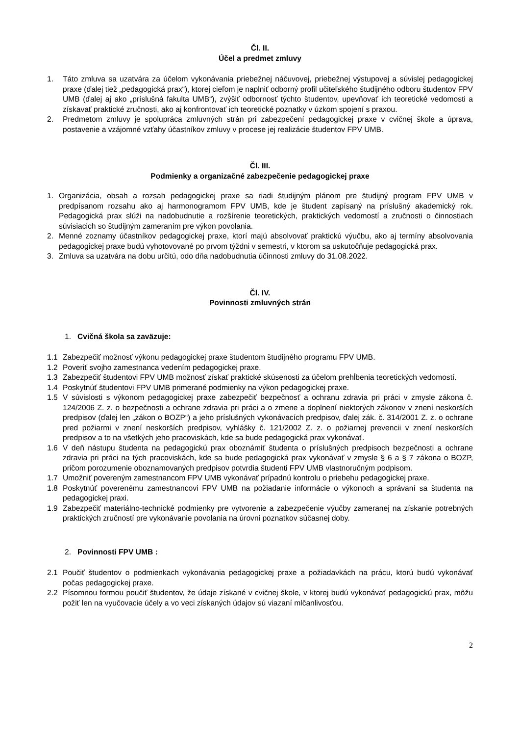Čl. II.
Účel a predmet zmluvy
1. Táto zmluva sa uzatvára za účelom vykonávania priebežnej náčuvovej, priebežnej výstupovej a súvislej pedagogickej praxe (ďalej tiež „pedagogická prax“), ktorej cieľom je naplniť odborný profil učiteľského študijného odboru študentov FPV UMB (ďalej aj ako „príslušná fakulta UMB“), zvýšiť odbornosť týchto študentov, upevňovať ich teoretické vedomosti a získavať praktické zručnosti, ako aj konfrontovať ich teoretické poznatky v úzkom spojení s praxou.
2. Predmetom zmluvy je spolupráca zmluvných strán pri zabezpečení pedagogickej praxe v cvičnej škole a úprava, postavenie a vzájomné vzťahy účastníkov zmluvy v procese jej realizácie študentov FPV UMB.
Čl. III.
Podmienky a organizačné zabezpečenie pedagogickej praxe
1. Organizácia, obsah a rozsah pedagogickej praxe sa riadi študijným plánom pre študijný program FPV UMB v predpísanom rozsahu ako aj harmonogramom FPV UMB, kde je študent zapísaný na príslušný akademický rok. Pedagogická prax slúži na nadobudnutie a rozšírenie teoretických, praktických vedomostí a zručnosti o činnostiach súvisiacich so študijným zameraním pre výkon povolania.
2. Menné zoznamy účastníkov pedagogickej praxe, ktorí majú absolvovať praktickú výučbu, ako aj termíny absolvovania pedagogickej praxe budú vyhotovované po prvom týždni v semestri, v ktorom sa uskutočňuje pedagogická prax.
3. Zmluva sa uzatvára na dobu určitú, odo dňa nadobudnutia účinnosti zmluvy do 31.08.2022.
Čl. IV.
Povinnosti zmluvných strán
1. Cvičná škola sa zaväzuje:
1.1 Zabezpečiť možnosť výkonu pedagogickej praxe študentom študijného programu FPV UMB.
1.2 Poveriť svojho zamestnanca vedením pedagogickej praxe.
1.3 Zabezpečiť študentovi FPV UMB možnosť získať praktické skúsenosti za účelom prehĺbenia teoretických vedomostí.
1.4 Poskytnúť študentovi FPV UMB primerané podmienky na výkon pedagogickej praxe.
1.5 V súvislosti s výkonom pedagogickej praxe zabezpečiť bezpečnosť a ochranu zdravia pri práci v zmysle zákona č. 124/2006 Z. z. o bezpečnosti a ochrane zdravia pri práci a o zmene a doplnení niektorých zákonov v znení neskorších predpisov (ďalej len „zákon o BOZP“) a jeho príslušných vykonávacích predpisov, ďalej zák. č. 314/2001 Z. z. o ochrane pred požiarmi v znení neskorších predpisov, vyhlášky č. 121/2002 Z. z. o požiarnej prevencii v znení neskorších predpisov a to na všetkých jeho pracoviskách, kde sa bude pedagogická prax vykonávať.
1.6 V deň nástupu študenta na pedagogickú prax oboznámiť študenta o príslušných predpisoch bezpečnosti a ochrane zdravia pri práci na tých pracoviskách, kde sa bude pedagogická prax vykonávať v zmysle § 6 a § 7 zákona o BOZP, pričom porozumenie oboznamovaných predpisov potvrdia študenti FPV UMB vlastnoručným podpisom.
1.7 Umožniť povereným zamestnancom FPV UMB vykonávať prípadnú kontrolu o priebehu pedagogickej praxe.
1.8 Poskytnúť poverenému zamestnancovi FPV UMB na požiadanie informácie o výkonoch a správaní sa študenta na pedagogickej praxi.
1.9 Zabezpečiť materiálno-technické podmienky pre vytvorenie a zabezpečenie výučby zameranej na získanie potrebných praktických zručností pre vykonávanie povolania na úrovni poznatkov súčasnej doby.
2. Povinnosti FPV UMB :
2.1 Poučiť študentov o podmienkach vykonávania pedagogickej praxe a požiadavkách na prácu, ktorú budú vykonávať počas pedagogickej praxe.
2.2 Písomnou formou poučiť študentov, že údaje získané v cvičnej škole, v ktorej budú vykonávať pedagogickú prax, môžu požiť len na vyučovacie účely a vo veci získaných údajov sú viazaní mlčanlivosťou.
2